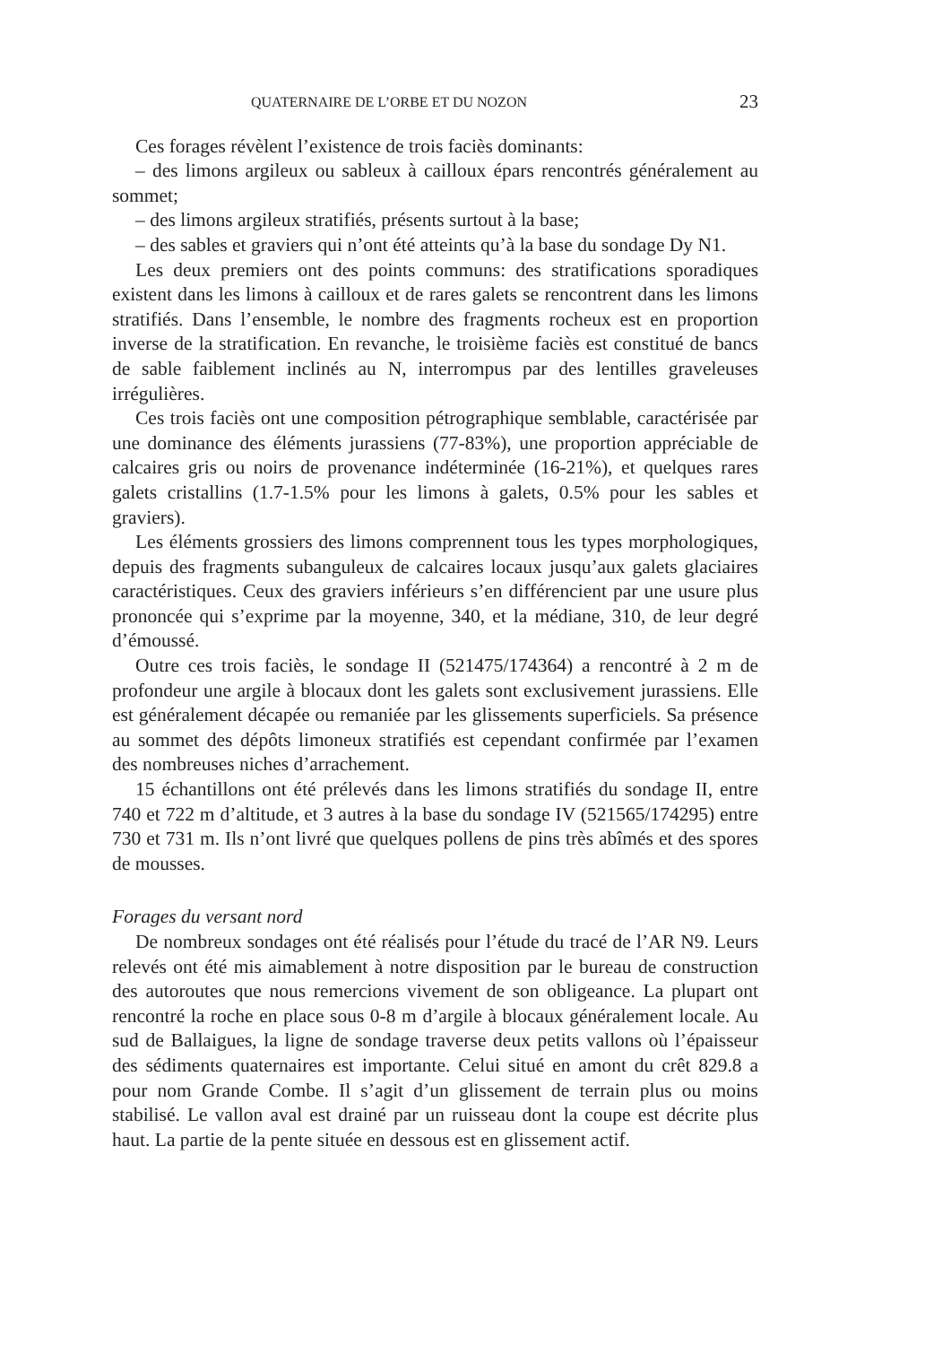QUATERNAIRE DE L’ORBE ET DU NOZON 23
Ces forages révèlent l’existence de trois faciès dominants:
– des limons argileux ou sableux à cailloux épars rencontrés généralement au sommet;
– des limons argileux stratifiés, présents surtout à la base;
– des sables et graviers qui n’ont été atteints qu’à la base du sondage Dy N1.
Les deux premiers ont des points communs: des stratifications sporadiques existent dans les limons à cailloux et de rares galets se rencontrent dans les limons stratifiés. Dans l’ensemble, le nombre des fragments rocheux est en proportion inverse de la stratification. En revanche, le troisième faciès est constitué de bancs de sable faiblement inclinés au N, interrompus par des lentilles graveleuses irrégulières.
Ces trois faciès ont une composition pétrographique semblable, caractérisée par une dominance des éléments jurassiens (77-83%), une proportion appréciable de calcaires gris ou noirs de provenance indéterminée (16-21%), et quelques rares galets cristallins (1.7-1.5% pour les limons à galets, 0.5% pour les sables et graviers).
Les éléments grossiers des limons comprennent tous les types morphologiques, depuis des fragments subanguleux de calcaires locaux jusqu’aux galets glaciaires caractéristiques. Ceux des graviers inférieurs s’en différencient par une usure plus prononcée qui s’exprime par la moyenne, 340, et la médiane, 310, de leur degré d’émoussé.
Outre ces trois faciès, le sondage II (521475/174364) a rencontré à 2 m de profondeur une argile à blocaux dont les galets sont exclusivement jurassiens. Elle est généralement décapée ou remaniée par les glissements superficiels. Sa présence au sommet des dépôts limoneux stratifiés est cependant confirmée par l’examen des nombreuses niches d’arrachement.
15 échantillons ont été prélevés dans les limons stratifiés du sondage II, entre 740 et 722 m d’altitude, et 3 autres à la base du sondage IV (521565/174295) entre 730 et 731 m. Ils n’ont livré que quelques pollens de pins très abîmés et des spores de mousses.
Forages du versant nord
De nombreux sondages ont été réalisés pour l’étude du tracé de l’AR N9. Leurs relevés ont été mis aimablement à notre disposition par le bureau de construction des autoroutes que nous remercions vivement de son obligeance. La plupart ont rencontré la roche en place sous 0-8 m d’argile à blocaux généralement locale. Au sud de Ballaigues, la ligne de sondage traverse deux petits vallons où l’épaisseur des sédiments quaternaires est importante. Celui situé en amont du crêt 829.8 a pour nom Grande Combe. Il s’agit d’un glissement de terrain plus ou moins stabilisé. Le vallon aval est drainé par un ruisseau dont la coupe est décrite plus haut. La partie de la pente située en dessous est en glissement actif.